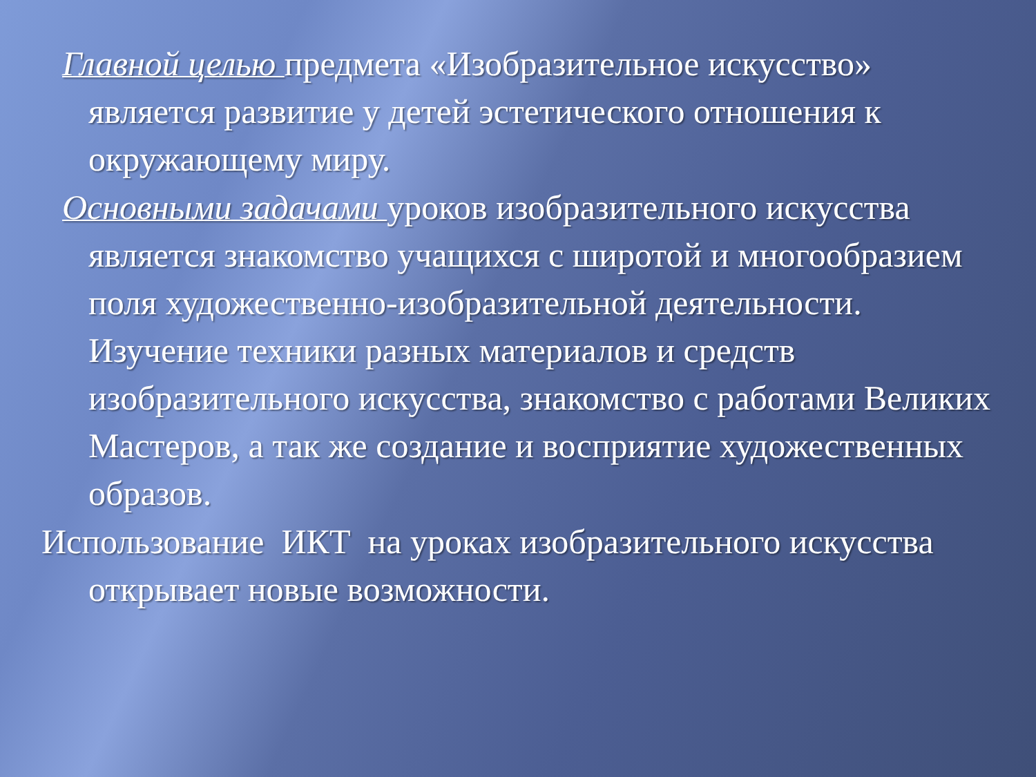Главной целью предмета «Изобразительное искусство» является развитие у детей эстетического отношения к окружающему миру.
Основными задачами уроков изобразительного искусства является знакомство учащихся с широтой и многообразием поля художественно-изобразительной деятельности. Изучение техники разных материалов и средств изобразительного искусства, знакомство с работами Великих Мастеров, а так же создание и восприятие художественных образов.
Использование ИКТ на уроках изобразительного искусства открывает новые возможности.